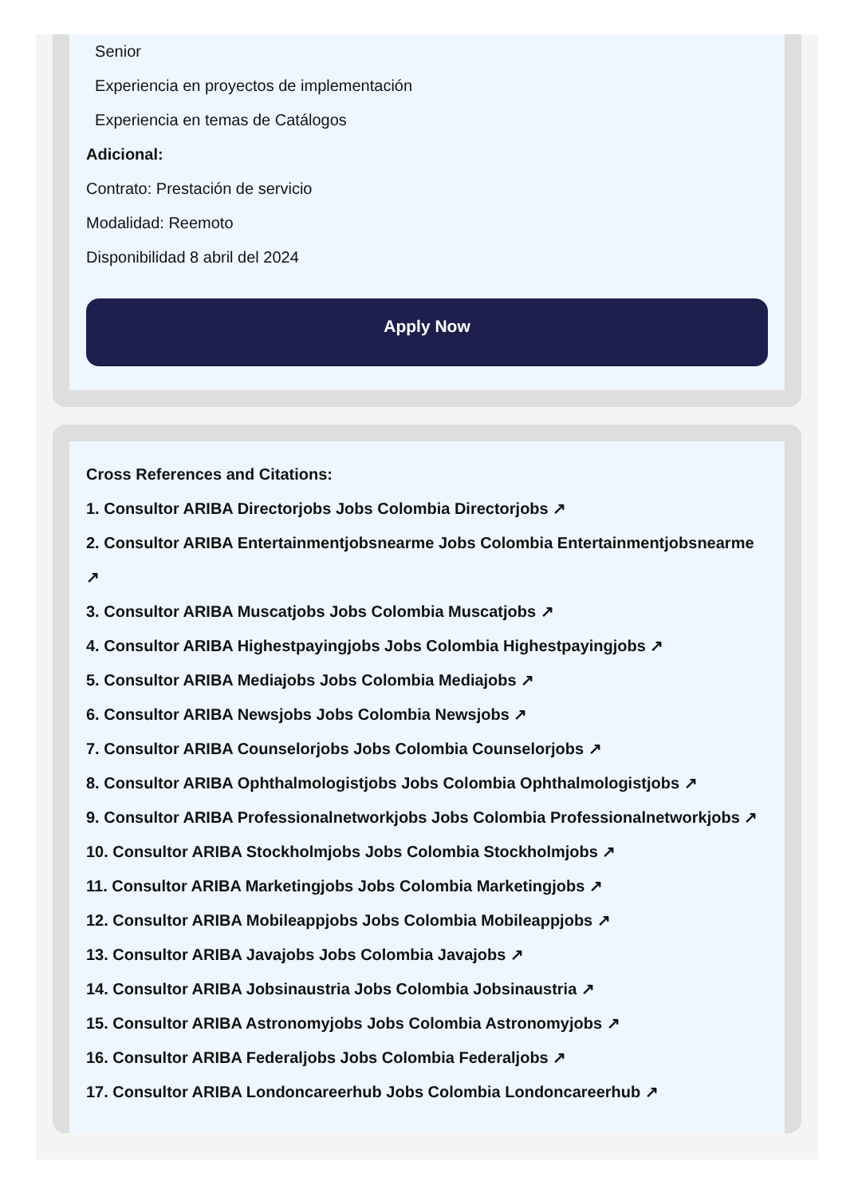Senior
Experiencia en proyectos de implementación
Experiencia en temas de Catálogos
Adicional:
Contrato: Prestación de servicio
Modalidad: Reemoto
Disponibilidad 8 abril del 2024
Apply Now
Cross References and Citations:
1. Consultor ARIBA Directorjobs Jobs Colombia Directorjobs ↗
2. Consultor ARIBA Entertainmentjobsnearme Jobs Colombia Entertainmentjobsnearme ↗
3. Consultor ARIBA Muscatjobs Jobs Colombia Muscatjobs ↗
4. Consultor ARIBA Highestpayingjobs Jobs Colombia Highestpayingjobs ↗
5. Consultor ARIBA Mediajobs Jobs Colombia Mediajobs ↗
6. Consultor ARIBA Newsjobs Jobs Colombia Newsjobs ↗
7. Consultor ARIBA Counselorjobs Jobs Colombia Counselorjobs ↗
8. Consultor ARIBA Ophthalmologistjobs Jobs Colombia Ophthalmologistjobs ↗
9. Consultor ARIBA Professionalnetworkjobs Jobs Colombia Professionalnetworkjobs ↗
10. Consultor ARIBA Stockholmjobs Jobs Colombia Stockholmjobs ↗
11. Consultor ARIBA Marketingjobs Jobs Colombia Marketingjobs ↗
12. Consultor ARIBA Mobileappjobs Jobs Colombia Mobileappjobs ↗
13. Consultor ARIBA Javajobs Jobs Colombia Javajobs ↗
14. Consultor ARIBA Jobsinaustria Jobs Colombia Jobsinaustria ↗
15. Consultor ARIBA Astronomyjobs Jobs Colombia Astronomyjobs ↗
16. Consultor ARIBA Federaljobs Jobs Colombia Federaljobs ↗
17. Consultor ARIBA Londoncareerhub Jobs Colombia Londoncareerhub ↗